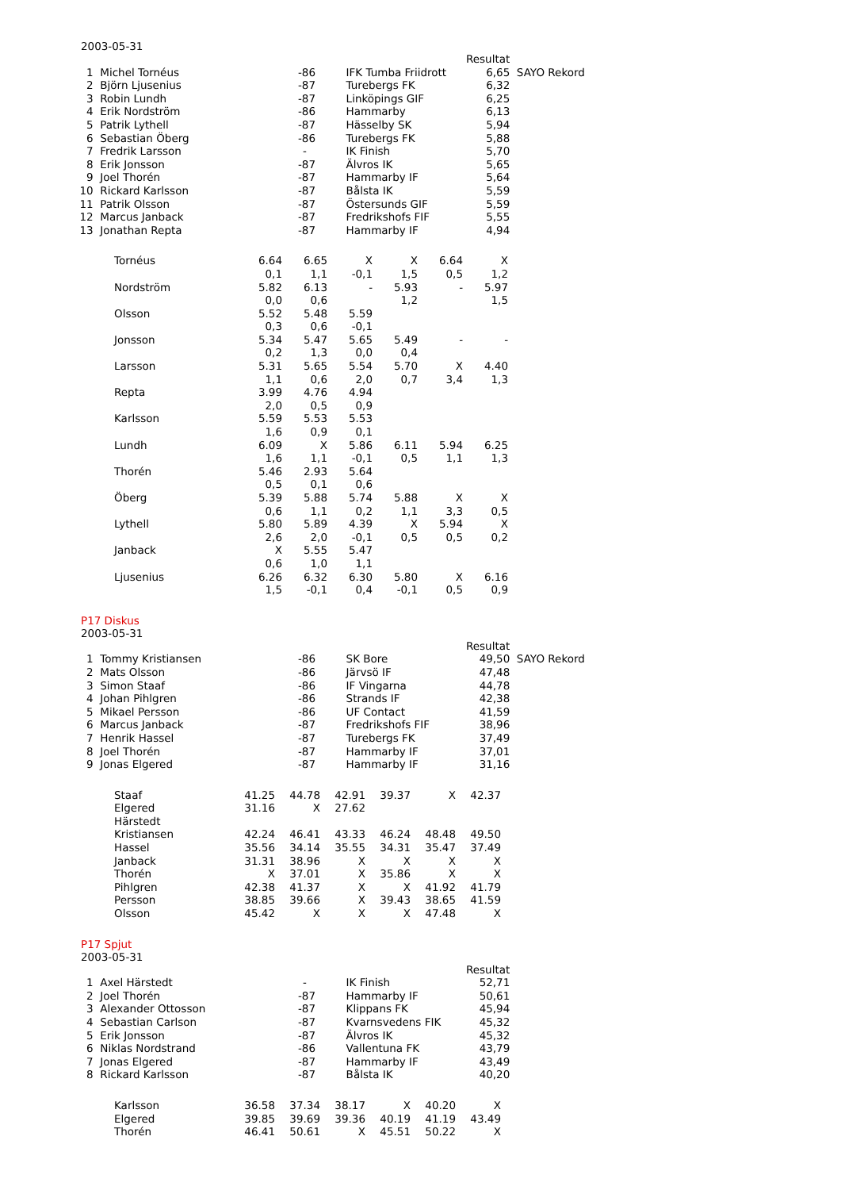2003-05-31
| | | | | Resultat | |
| 1 | Michel Tornéus | -86 | IFK Tumba Friidrott | 6,65 | SAYO Rekord |
| 2 | Björn Ljusenius | -87 | Turebergs FK | 6,32 | |
| 3 | Robin Lundh | -87 | Linköpings GIF | 6,25 | |
| 4 | Erik Nordström | -86 | Hammarby | 6,13 | |
| 5 | Patrik Lythell | -87 | Hässelby SK | 5,94 | |
| 6 | Sebastian Öberg | -86 | Turebergs FK | 5,88 | |
| 7 | Fredrik Larsson | - | IK Finish | 5,70 | |
| 8 | Erik Jonsson | -87 | Älvros IK | 5,65 | |
| 9 | Joel Thorén | -87 | Hammarby IF | 5,64 | |
| 10 | Rickard Karlsson | -87 | Bålsta IK | 5,59 | |
| 11 | Patrik Olsson | -87 | Östersunds GIF | 5,59 | |
| 12 | Marcus Janback | -87 | Fredrikshofs FIF | 5,55 | |
| 13 | Jonathan Repta | -87 | Hammarby IF | 4,94 | |
| Tornéus | 6.64 | 6.65 | X | X | 6.64 | X |
| | 0,1 | 1,1 | -0,1 | 1,5 | 0,5 | 1,2 |
| Nordström | 5.82 | 6.13 | - | 5.93 | - | 5.97 |
| | 0,0 | 0,6 | | 1,2 | | 1,5 |
| Olsson | 5.52 | 5.48 | 5.59 | | | |
| | 0,3 | 0,6 | -0,1 | | | |
| Jonsson | 5.34 | 5.47 | 5.65 | 5.49 | - | - |
| | 0,2 | 1,3 | 0,0 | 0,4 | | |
| Larsson | 5.31 | 5.65 | 5.54 | 5.70 | X | 4.40 |
| | 1,1 | 0,6 | 2,0 | 0,7 | 3,4 | 1,3 |
| Repta | 3.99 | 4.76 | 4.94 | | | |
| | 2,0 | 0,5 | 0,9 | | | |
| Karlsson | 5.59 | 5.53 | 5.53 | | | |
| | 1,6 | 0,9 | 0,1 | | | |
| Lundh | 6.09 | X | 5.86 | 6.11 | 5.94 | 6.25 |
| | 1,6 | 1,1 | -0,1 | 0,5 | 1,1 | 1,3 |
| Thorén | 5.46 | 2.93 | 5.64 | | | |
| | 0,5 | 0,1 | 0,6 | | | |
| Öberg | 5.39 | 5.88 | 5.74 | 5.88 | X | X |
| | 0,6 | 1,1 | 0,2 | 1,1 | 3,3 | 0,5 |
| Lythell | 5.80 | 5.89 | 4.39 | X | 5.94 | X |
| | 2,6 | 2,0 | -0,1 | 0,5 | 0,5 | 0,2 |
| Janback | X | 5.55 | 5.47 | | | |
| | 0,6 | 1,0 | 1,1 | | | |
| Ljusenius | 6.26 | 6.32 | 6.30 | 5.80 | X | 6.16 |
| | 1,5 | -0,1 | 0,4 | -0,1 | 0,5 | 0,9 |
P17 Diskus
2003-05-31
| | | | | Resultat | |
| 1 | Tommy Kristiansen | -86 | SK Bore | 49,50 | SAYO Rekord |
| 2 | Mats Olsson | -86 | Järvsö IF | 47,48 | |
| 3 | Simon Staaf | -86 | IF Vingarna | 44,78 | |
| 4 | Johan Pihlgren | -86 | Strands IF | 42,38 | |
| 5 | Mikael Persson | -86 | UF Contact | 41,59 | |
| 6 | Marcus Janback | -87 | Fredrikshofs FIF | 38,96 | |
| 7 | Henrik Hassel | -87 | Turebergs FK | 37,49 | |
| 8 | Joel Thorén | -87 | Hammarby IF | 37,01 | |
| 9 | Jonas Elgered | -87 | Hammarby IF | 31,16 | |
| Staaf | 41.25 | 44.78 | 42.91 | 39.37 | X | 42.37 |
| Elgered | 31.16 | X | 27.62 | | | |
| Härstedt | | | | | | |
| Kristiansen | 42.24 | 46.41 | 43.33 | 46.24 | 48.48 | 49.50 |
| Hassel | 35.56 | 34.14 | 35.55 | 34.31 | 35.47 | 37.49 |
| Janback | 31.31 | 38.96 | X | X | X | X |
| Thorén | X | 37.01 | X | 35.86 | X | X |
| Pihlgren | 42.38 | 41.37 | X | X | 41.92 | 41.79 |
| Persson | 38.85 | 39.66 | X | 39.43 | 38.65 | 41.59 |
| Olsson | 45.42 | X | X | X | 47.48 | X |
P17 Spjut
2003-05-31
| | | | | Resultat |
| 1 | Axel Härstedt | - | IK Finish | 52,71 |
| 2 | Joel Thorén | -87 | Hammarby IF | 50,61 |
| 3 | Alexander Ottosson | -87 | Klippans FK | 45,94 |
| 4 | Sebastian Carlson | -87 | Kvarnsvedens FIK | 45,32 |
| 5 | Erik Jonsson | -87 | Älvros IK | 45,32 |
| 6 | Niklas Nordstrand | -86 | Vallentuna FK | 43,79 |
| 7 | Jonas Elgered | -87 | Hammarby IF | 43,49 |
| 8 | Rickard Karlsson | -87 | Bålsta IK | 40,20 |
| Karlsson | 36.58 | 37.34 | 38.17 | X | 40.20 | X |
| Elgered | 39.85 | 39.69 | 39.36 | 40.19 | 41.19 | 43.49 |
| Thorén | 46.41 | 50.61 | X | 45.51 | 50.22 | X |